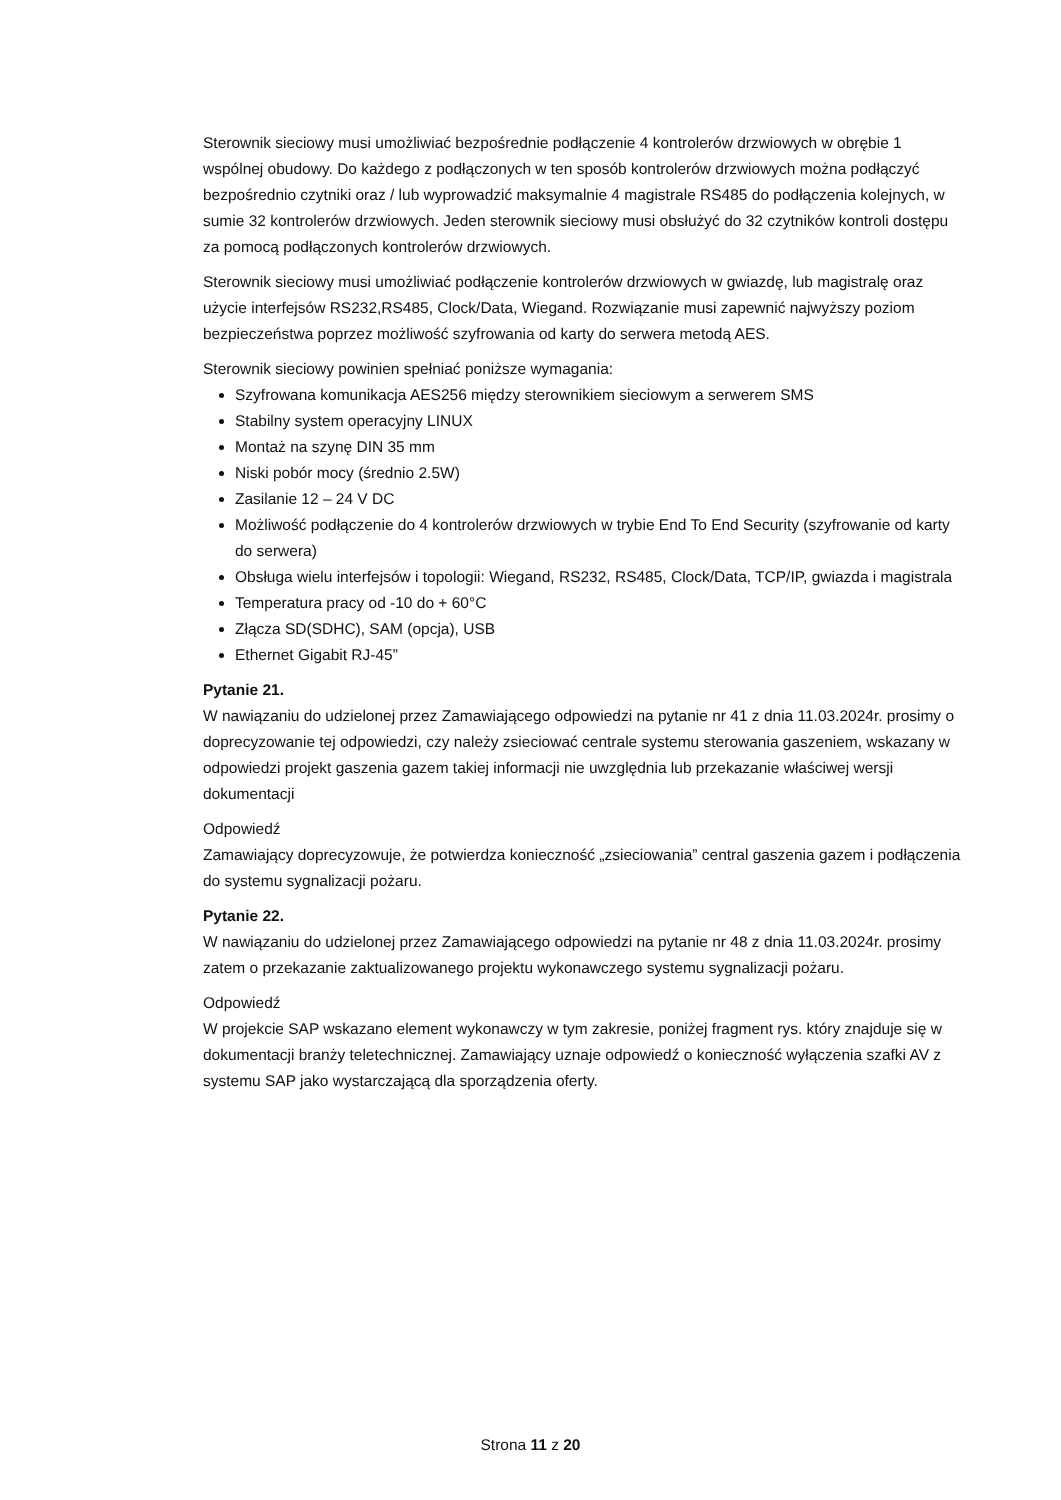Sterownik sieciowy musi umożliwiać bezpośrednie podłączenie 4 kontrolerów drzwiowych w obrębie 1 wspólnej obudowy. Do każdego z podłączonych w ten sposób kontrolerów drzwiowych można podłączyć bezpośrednio czytniki oraz / lub wyprowadzić maksymalnie 4 magistrale RS485 do podłączenia kolejnych, w sumie 32 kontrolerów drzwiowych. Jeden sterownik sieciowy musi obsłużyć do 32 czytników kontroli dostępu za pomocą podłączonych kontrolerów drzwiowych.
Sterownik sieciowy musi umożliwiać podłączenie kontrolerów drzwiowych w gwiazdę, lub magistralę oraz użycie interfejsów RS232,RS485, Clock/Data, Wiegand. Rozwiązanie musi zapewnić najwyższy poziom bezpieczeństwa poprzez możliwość szyfrowania od karty do serwera metodą AES.
Sterownik sieciowy powinien spełniać poniższe wymagania:
Szyfrowana komunikacja AES256 między sterownikiem sieciowym a serwerem SMS
Stabilny system operacyjny LINUX
Montaż na szynę DIN 35 mm
Niski pobór mocy (średnio 2.5W)
Zasilanie 12 – 24 V DC
Możliwość podłączenie do 4 kontrolerów drzwiowych w trybie End To End Security (szyfrowanie od karty do serwera)
Obsługa wielu interfejsów i topologii: Wiegand, RS232, RS485, Clock/Data, TCP/IP, gwiazda i magistrala
Temperatura pracy od -10 do + 60°C
Złącza SD(SDHC), SAM (opcja), USB
Ethernet Gigabit RJ-45”
Pytanie 21.
W nawiązaniu do udzielonej przez Zamawiającego odpowiedzi na pytanie nr 41 z dnia 11.03.2024r. prosimy o doprecyzowanie tej odpowiedzi, czy należy zsieciować centrale systemu sterowania gaszeniem, wskazany w odpowiedzi projekt gaszenia gazem takiej informacji nie uwzględnia lub przekazanie właściwej wersji dokumentacji
Odpowiedź
Zamawiający doprecyzowuje, że potwierdza konieczność „zsieciowania” central gaszenia gazem i podłączenia do systemu sygnalizacji pożaru.
Pytanie 22.
W nawiązaniu do udzielonej przez Zamawiającego odpowiedzi na pytanie nr 48 z dnia 11.03.2024r. prosimy zatem o przekazanie zaktualizowanego projektu wykonawczego systemu sygnalizacji pożaru.
Odpowiedź
W projekcie SAP wskazano element wykonawczy w tym zakresie, poniżej fragment rys. który znajduje się w dokumentacji branży teletechnicznej. Zamawiający uznaje odpowiedź o konieczność wyłączenia szafki AV z systemu SAP jako wystarczającą dla sporządzenia oferty.
Strona 11 z 20